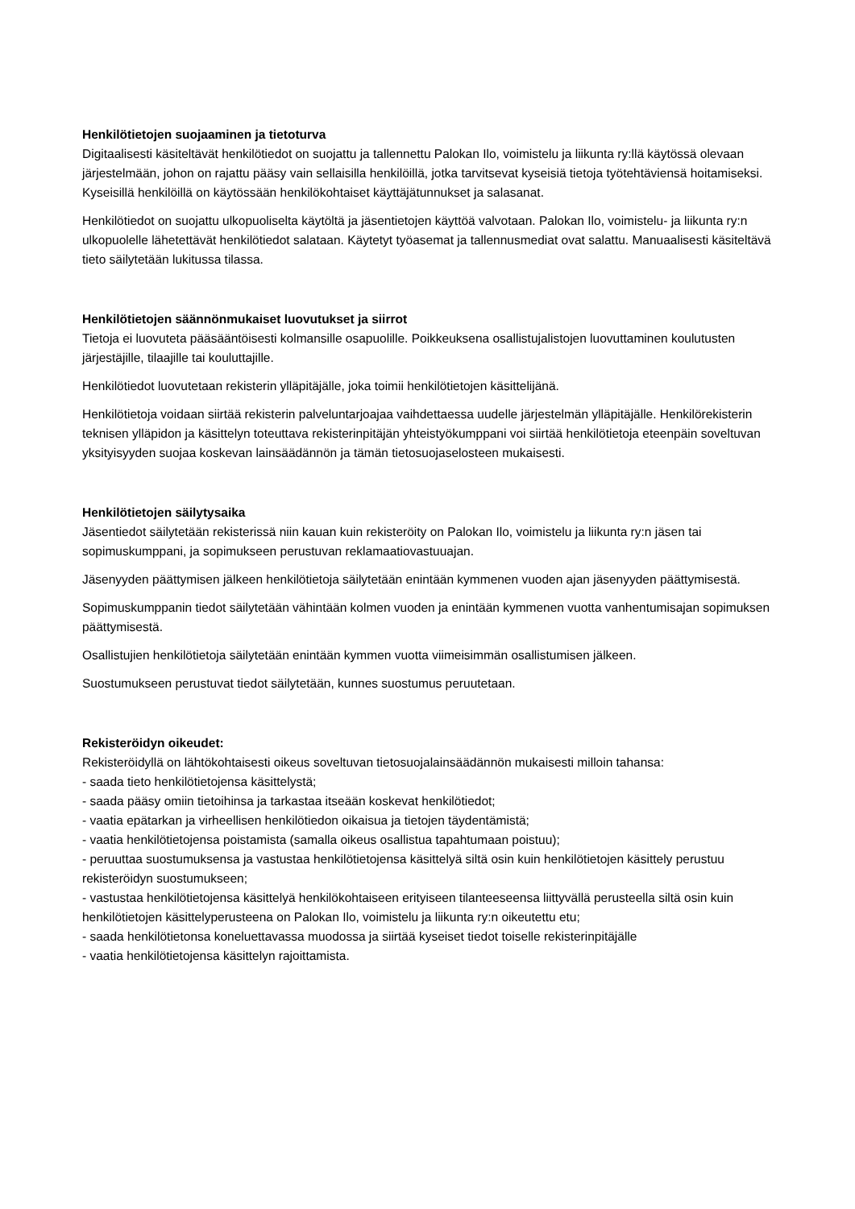Henkilötietojen suojaaminen ja tietoturva
Digitaalisesti käsiteltävät henkilötiedot on suojattu ja tallennettu Palokan Ilo, voimistelu ja liikunta ry:llä käytössä olevaan järjestelmään, johon on rajattu pääsy vain sellaisilla henkilöillä, jotka tarvitsevat kyseisiä tietoja työtehtäviensä hoitamiseksi. Kyseisillä henkilöillä on käytössään henkilökohtaiset käyttäjätunnukset ja salasanat.
Henkilötiedot on suojattu ulkopuoliselta käytöltä ja jäsentietojen käyttöä valvotaan. Palokan Ilo, voimistelu- ja liikunta ry:n ulkopuolelle lähetettävät henkilötiedot salataan. Käytetyt työasemat ja tallennusmediat ovat salattu. Manuaalisesti käsiteltävä tieto säilytetään lukitussa tilassa.
Henkilötietojen säännönmukaiset luovutukset ja siirrot
Tietoja ei luovuteta pääsääntöisesti kolmansille osapuolille. Poikkeuksena osallistujalistojen luovuttaminen koulutusten järjestäjille, tilaajille tai kouluttajille.
Henkilötiedot luovutetaan rekisterin ylläpitäjälle, joka toimii henkilötietojen käsittelijänä.
Henkilötietoja voidaan siirtää rekisterin palveluntarjoajaa vaihdettaessa uudelle järjestelmän ylläpitäjälle. Henkilörekisterin teknisen ylläpidon ja käsittelyn toteuttava rekisterinpitäjän yhteistyökumppani voi siirtää henkilötietoja eteenpäin soveltuvan yksityisyyden suojaa koskevan lainsäädännön ja tämän tietosuojaselosteen mukaisesti.
Henkilötietojen säilytysaika
Jäsentiedot säilytetään rekisterissä niin kauan kuin rekisteröity on Palokan Ilo, voimistelu ja liikunta ry:n jäsen tai sopimuskumppani, ja sopimukseen perustuvan reklamaatiovastuuajan.
Jäsenyyden päättymisen jälkeen henkilötietoja säilytetään enintään kymmenen vuoden ajan jäsenyyden päättymisestä.
Sopimuskumppanin tiedot säilytetään vähintään kolmen vuoden ja enintään kymmenen vuotta vanhentumisajan sopimuksen päättymisestä.
Osallistujien henkilötietoja säilytetään enintään kymmen vuotta viimeisimmän osallistumisen jälkeen.
Suostumukseen perustuvat tiedot säilytetään, kunnes suostumus peruutetaan.
Rekisteröidyn oikeudet:
Rekisteröidyllä on lähtökohtaisesti oikeus soveltuvan tietosuojalainsäädännön mukaisesti milloin tahansa:
- saada tieto henkilötietojensa käsittelystä;
- saada pääsy omiin tietoihinsa ja tarkastaa itseään koskevat henkilötiedot;
- vaatia epätarkan ja virheellisen henkilötiedon oikaisua ja tietojen täydentämistä;
- vaatia henkilötietojensa poistamista (samalla oikeus osallistua tapahtumaan poistuu);
- peruuttaa suostumuksensa ja vastustaa henkilötietojensa käsittelyä siltä osin kuin henkilötietojen käsittely perustuu rekisteröidyn suostumukseen;
- vastustaa henkilötietojensa käsittelyä henkilökohtaiseen erityiseen tilanteeseensa liittyvällä perusteella siltä osin kuin henkilötietojen käsittelyperusteena on Palokan Ilo, voimistelu ja liikunta ry:n oikeutettu etu;
- saada henkilötietonsa koneluettavassa muodossa ja siirtää kyseiset tiedot toiselle rekisterinpitäjälle
- vaatia henkilötietojensa käsittelyn rajoittamista.